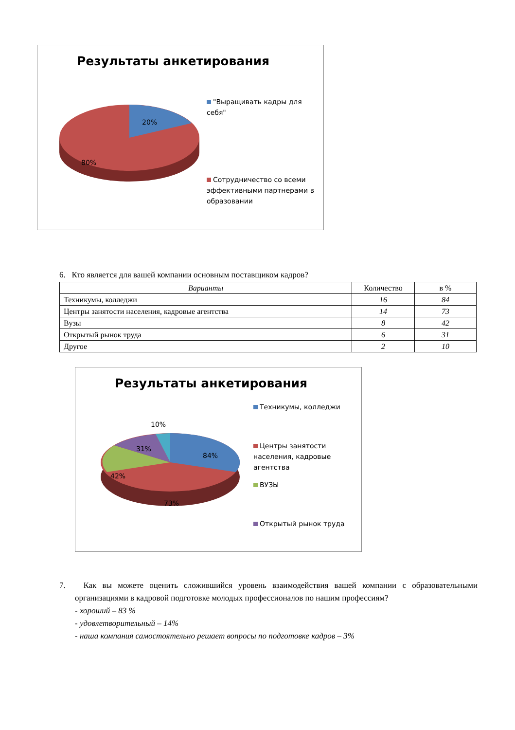Результаты анкетирования
20%
80%
"Выращивать кадры для себя"
Сотрудничество со всеми эффективными партнерами в образовании
6. Кто является для вашей компании основным поставщиком кадров?
| Варианты | Количество | в % |
| --- | --- | --- |
| Техникумы, колледжи | 16 | 84 |
| Центры занятости населения, кадровые агентства | 14 | 73 |
| Вузы | 8 | 42 |
| Открытый рынок труда | 6 | 31 |
| Другое | 2 | 10 |
Результаты анкетирования
10%
31%
84%
42%
73%
Техникумы, колледжи
Центры занятости населения, кадровые агентства
ВУЗЫ
Открытый рынок труда
7. Как вы можете оценить сложившийся уровень взаимодействия вашей компании с образовательными организациями в кадровой подготовке молодых профессионалов по нашим профессиям?
- хороший – 83 %
- удовлетворительный – 14%
- наша компания самостоятельно решает вопросы по подготовке кадров – 3%